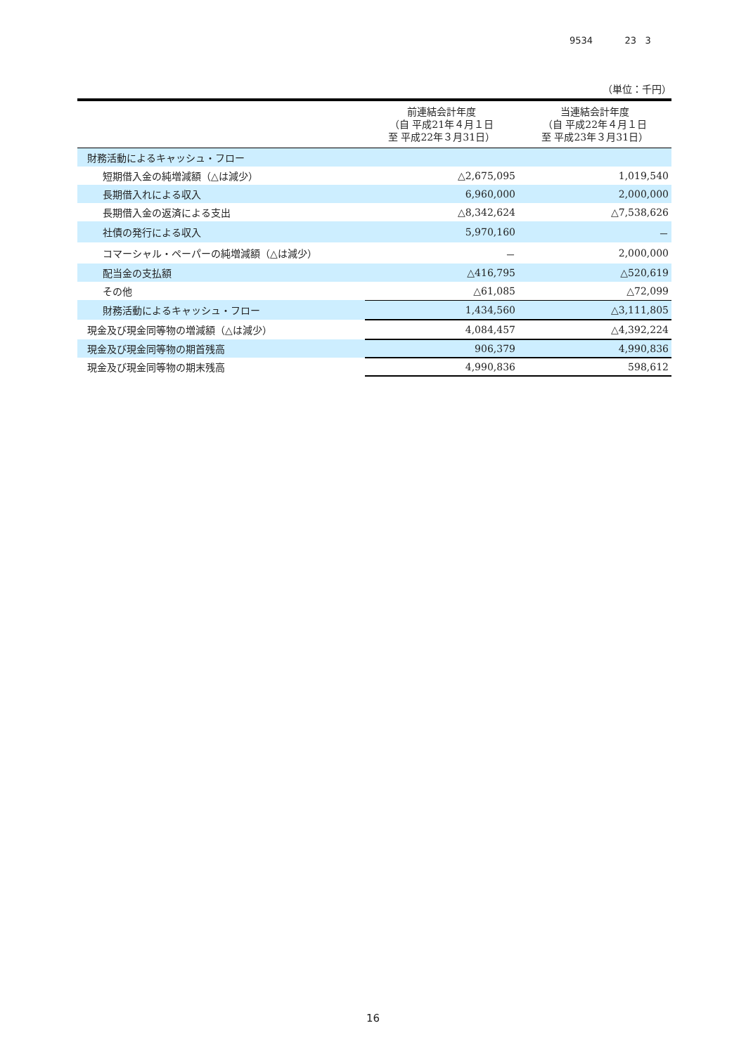9534 23 3
（単位：千円）
| | 前連結会計年度 （自 平成21年４月１日 至 平成22年３月31日） | 当連結会計年度 （自 平成22年４月１日 至 平成23年３月31日） |
| --- | --- | --- |
| 財務活動によるキャッシュ・フロー | | |
| 短期借入金の純増減額（△は減少） | △2,675,095 | 1,019,540 |
| 長期借入れによる収入 | 6,960,000 | 2,000,000 |
| 長期借入金の返済による支出 | △8,342,624 | △7,538,626 |
| 社債の発行による収入 | 5,970,160 | － |
| コマーシャル・ペーパーの純増減額（△は減少） | － | 2,000,000 |
| 配当金の支払額 | △416,795 | △520,619 |
| その他 | △61,085 | △72,099 |
| 財務活動によるキャッシュ・フロー | 1,434,560 | △3,111,805 |
| 現金及び現金同等物の増減額（△は減少） | 4,084,457 | △4,392,224 |
| 現金及び現金同等物の期首残高 | 906,379 | 4,990,836 |
| 現金及び現金同等物の期末残高 | 4,990,836 | 598,612 |
16